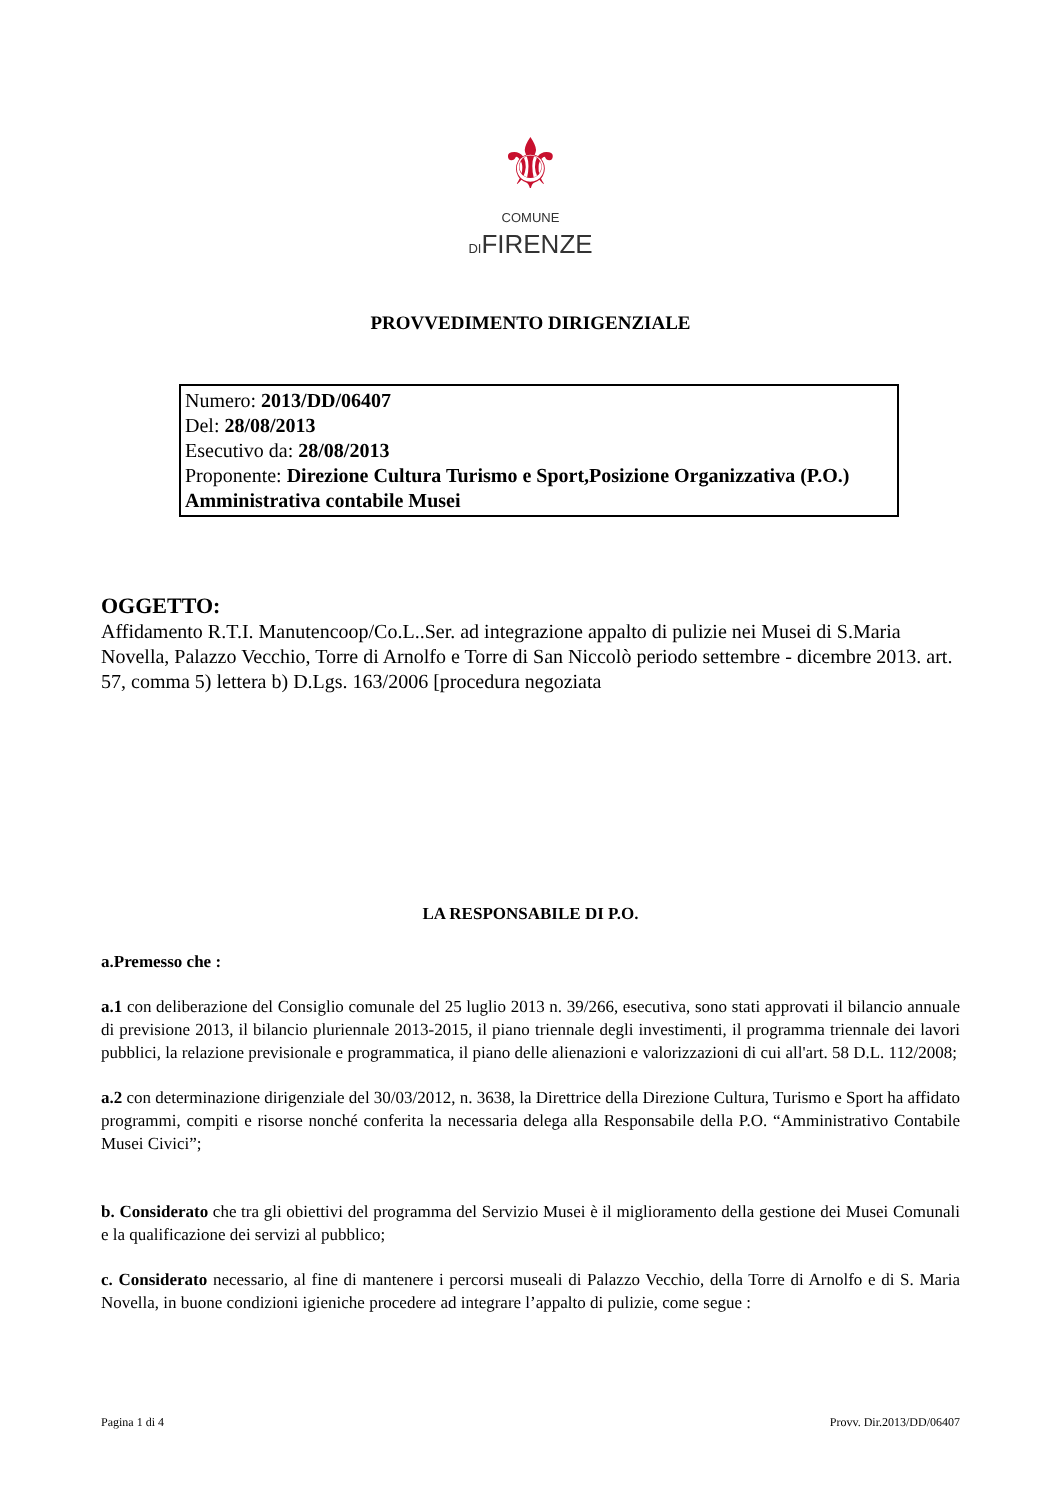⚜
COMUNE
DIFIRENZE
PROVVEDIMENTO DIRIGENZIALE
Numero: 2013/DD/06407
Del: 28/08/2013
Esecutivo da: 28/08/2013
Proponente: Direzione Cultura Turismo e Sport,Posizione Organizzativa (P.O.) Amministrativa contabile Musei
OGGETTO:
Affidamento R.T.I. Manutencoop/Co.L..Ser. ad integrazione appalto di pulizie nei Musei di S.Maria Novella, Palazzo Vecchio, Torre di Arnolfo e Torre di San Niccolò periodo settembre - dicembre 2013. art. 57, comma 5) lettera b) D.Lgs. 163/2006 [procedura negoziata
LA RESPONSABILE DI P.O.
a.Premesso che :
a.1 con deliberazione del Consiglio comunale del 25 luglio 2013 n. 39/266, esecutiva, sono stati approvati il bilancio annuale di previsione 2013, il bilancio pluriennale 2013-2015, il piano triennale degli investimenti, il programma triennale dei lavori pubblici, la relazione previsionale e programmatica, il piano delle alienazioni e valorizzazioni di cui all'art. 58 D.L. 112/2008;
a.2 con determinazione dirigenziale del 30/03/2012, n. 3638, la Direttrice della Direzione Cultura, Turismo e Sport ha affidato programmi, compiti e risorse nonché conferita la necessaria delega alla Responsabile della P.O. “Amministrativo Contabile Musei Civici”;
b. Considerato che tra gli obiettivi del programma del Servizio Musei è il miglioramento della gestione dei Musei Comunali e la qualificazione dei servizi al pubblico;
c. Considerato necessario, al fine di mantenere i percorsi museali di Palazzo Vecchio, della Torre di Arnolfo e di S. Maria Novella, in buone condizioni igieniche procedere ad integrare l’appalto di pulizie, come segue :
Pagina 1 di 4 Provv. Dir.2013/DD/06407